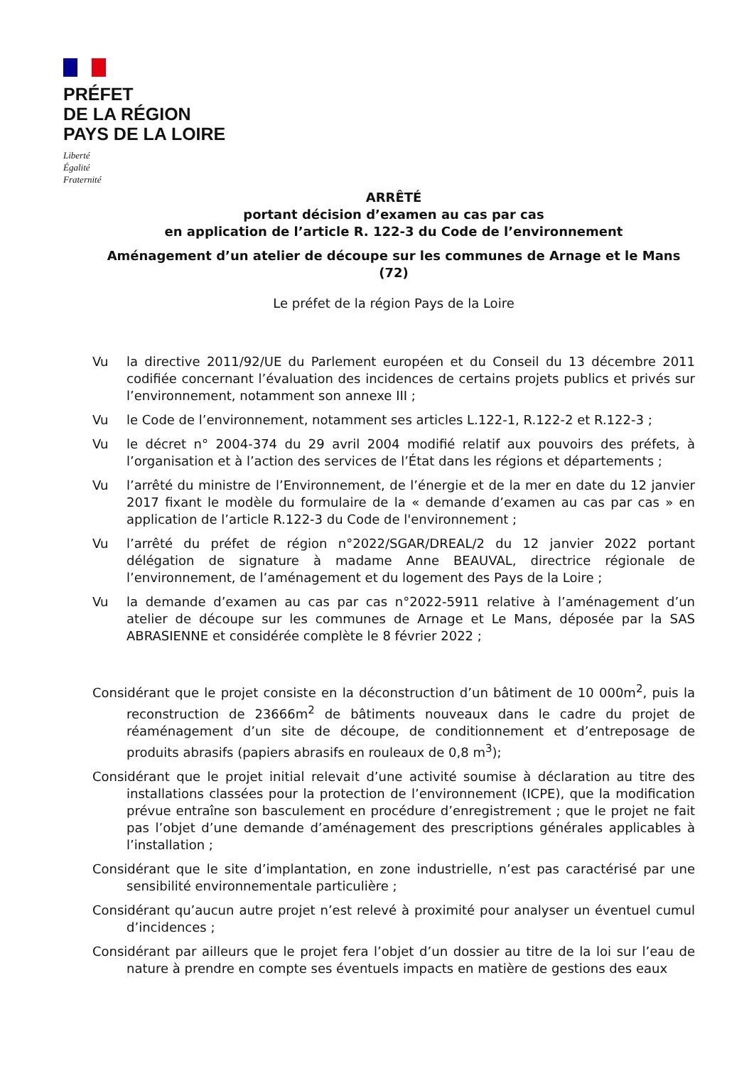PRÉFET
DE LA RÉGION
PAYS DE LA LOIRE
Liberté
Égalité
Fraternité
ARRÊTÉ
portant décision d’examen au cas par cas
en application de l’article R. 122-3 du Code de l’environnement
Aménagement d’un atelier de découpe sur les communes de Arnage et le Mans (72)
Le préfet de la région Pays de la Loire
Vu la directive 2011/92/UE du Parlement européen et du Conseil du 13 décembre 2011 codifiée concernant l’évaluation des incidences de certains projets publics et privés sur l’environnement, notamment son annexe III ;
Vu le Code de l’environnement, notamment ses articles L.122-1, R.122-2 et R.122-3 ;
Vu le décret n° 2004-374 du 29 avril 2004 modifié relatif aux pouvoirs des préfets, à l’organisation et à l’action des services de l’État dans les régions et départements ;
Vu l’arrêté du ministre de l’Environnement, de l’énergie et de la mer en date du 12 janvier 2017 fixant le modèle du formulaire de la « demande d’examen au cas par cas » en application de l’article R.122-3 du Code de l'environnement ;
Vu l’arrêté du préfet de région n°2022/SGAR/DREAL/2 du 12 janvier 2022 portant délégation de signature à madame Anne BEAUVAL, directrice régionale de l’environnement, de l’aménagement et du logement des Pays de la Loire ;
Vu la demande d’examen au cas par cas n°2022-5911 relative à l’aménagement d’un atelier de découpe sur les communes de Arnage et Le Mans, déposée par la SAS ABRASIENNE et considérée complète le 8 février 2022 ;
Considérant que le projet consiste en la déconstruction d’un bâtiment de 10 000m<sup>2</sup>, puis la reconstruction de 23666m<sup>2</sup> de bâtiments nouveaux dans le cadre du projet de réaménagement d’un site de découpe, de conditionnement et d’entreposage de produits abrasifs (papiers abrasifs en rouleaux de 0,8 m<sup>3</sup>);
Considérant que le projet initial relevait d’une activité soumise à déclaration au titre des installations classées pour la protection de l’environnement (ICPE), que la modification prévue entraîne son basculement en procédure d’enregistrement ; que le projet ne fait pas l’objet d’une demande d’aménagement des prescriptions générales applicables à l’installation ;
Considérant que le site d’implantation, en zone industrielle, n’est pas caractérisé par une sensibilité environnementale particulière ;
Considérant qu’aucun autre projet n’est relevé à proximité pour analyser un éventuel cumul d’incidences ;
Considérant par ailleurs que le projet fera l’objet d’un dossier au titre de la loi sur l’eau de nature à prendre en compte ses éventuels impacts en matière de gestions des eaux